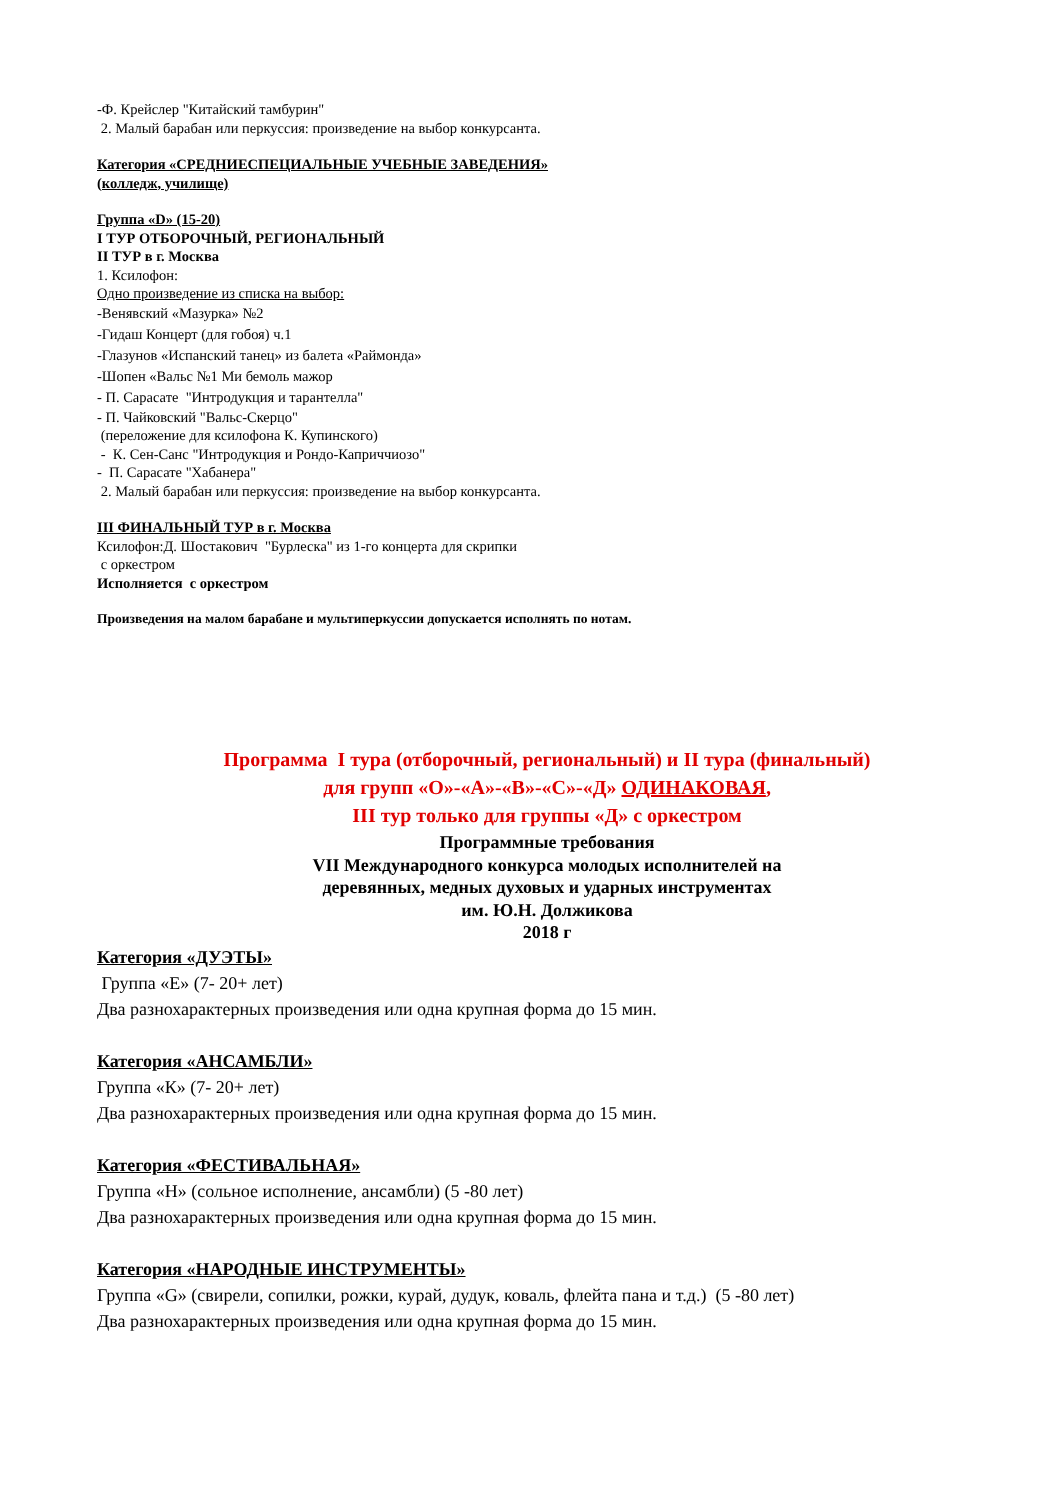-Ф. Крейслер "Китайский тамбурин"
2. Малый барабан или перкуссия: произведение на выбор конкурсанта.
Категория «СРЕДНИЕСПЕЦИАЛЬНЫЕ УЧЕБНЫЕ ЗАВЕДЕНИЯ»
(колледж, училище)
Группа «D» (15-20)
I ТУР ОТБОРОЧНЫЙ, РЕГИОНАЛЬНЫЙ
II ТУР в г. Москва
1. Ксилофон:
Одно произведение из списка на выбор:
-Венявский «Мазурка» №2
-Гидаш Концерт (для гобоя) ч.1
-Глазунов «Испанский танец» из балета «Раймонда»
-Шопен «Вальс №1 Ми бемоль мажор
- П. Сарасате "Интродукция и тарантелла"
- П. Чайковский "Вальс-Скерцо"
(переложение для ксилофона К. Купинского)
- К. Сен-Санс "Интродукция и Рондо-Каприччиозо"
- П. Сарасате "Хабанера"
2. Малый барабан или перкуссия: произведение на выбор конкурсанта.
III ФИНАЛЬНЫЙ ТУР в г. Москва
Ксилофон:Д. Шостакович "Бурлеска" из 1-го концерта для скрипки
с оркестром
Исполняется с оркестром
Произведения на малом барабане и мультиперкуссии допускается исполнять по нотам.
Программа I тура (отборочный, региональный) и II тура (финальный)
для групп «О»-«А»-«В»-«С»-«Д» ОДИНАКОВАЯ,
III тур только для группы «Д» с оркестром
Программные требования
VII Международного конкурса молодых исполнителей на
деревянных, медных духовых и ударных инструментах
им. Ю.Н. Должикова
2018 г
Категория «ДУЭТЫ»
Группа «Е» (7- 20+ лет)
Два разнохарактерных произведения или одна крупная форма до 15 мин.
Категория «АНСАМБЛИ»
Группа «К» (7- 20+ лет)
Два разнохарактерных произведения или одна крупная форма до 15 мин.
Категория «ФЕСТИВАЛЬНАЯ»
Группа «Н» (сольное исполнение, ансамбли) (5 -80 лет)
Два разнохарактерных произведения или одна крупная форма до 15 мин.
Категория «НАРОДНЫЕ ИНСТРУМЕНТЫ»
Группа «G» (свирели, сопилки, рожки, курай, дудук, коваль, флейта пана и т.д.) (5 -80 лет)
Два разнохарактерных произведения или одна крупная форма до 15 мин.